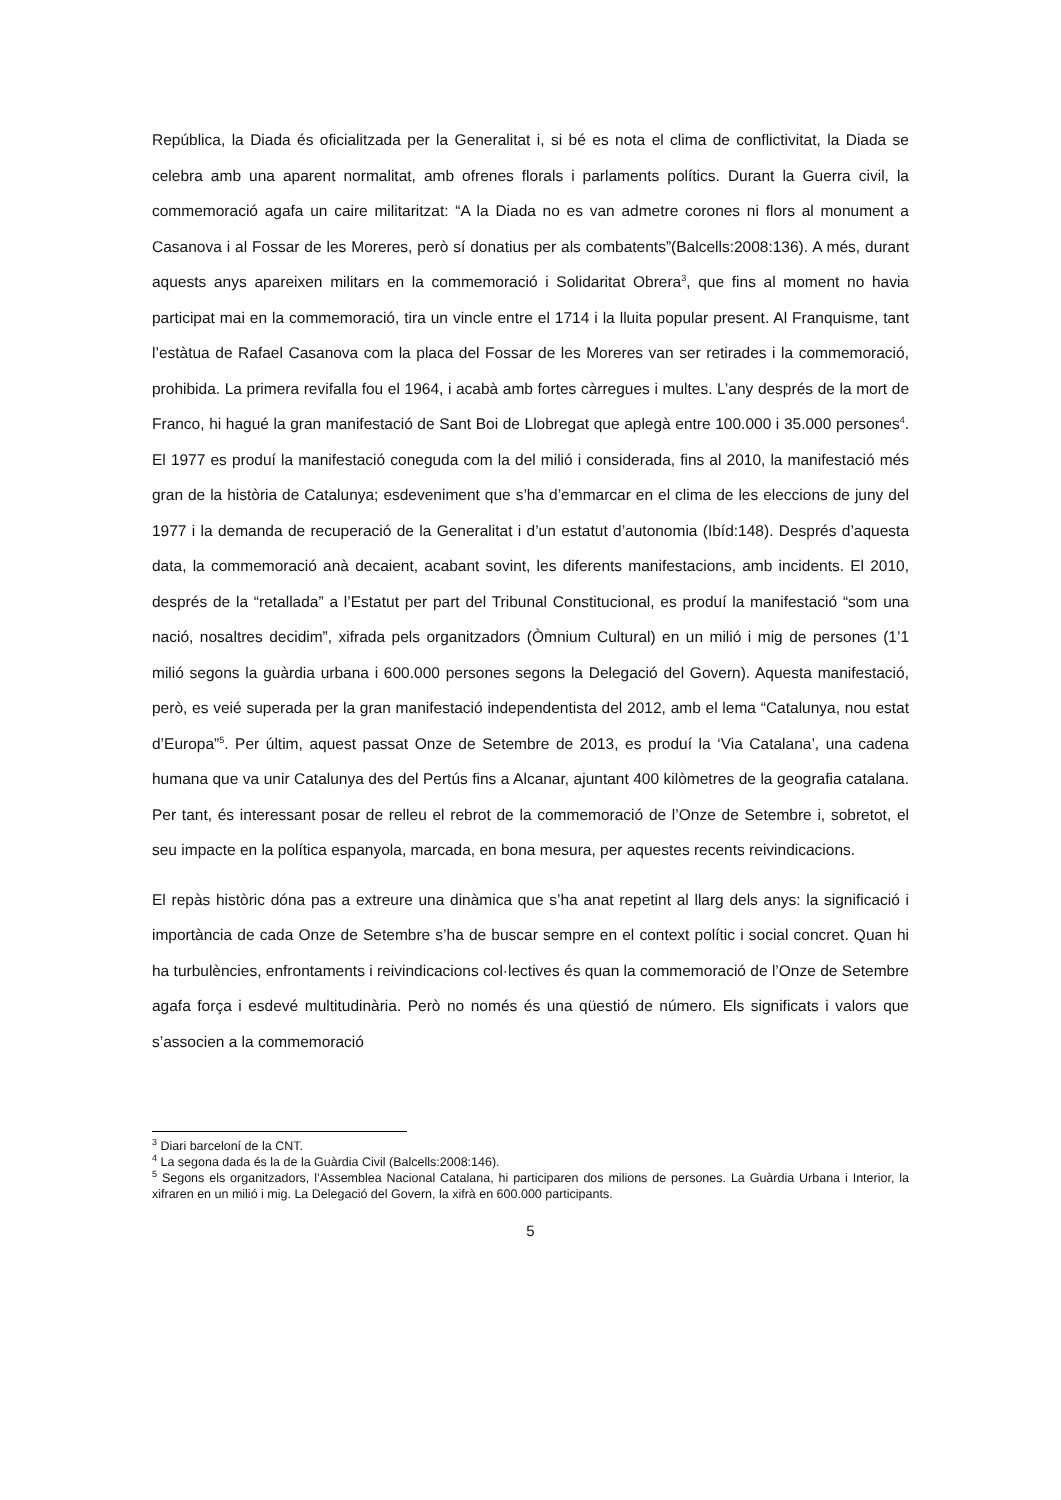República, la Diada és oficialitzada per la Generalitat i, si bé es nota el clima de conflictivitat, la Diada se celebra amb una aparent normalitat, amb ofrenes florals i parlaments polítics. Durant la Guerra civil, la commemoració agafa un caire militaritzat: “A la Diada no es van admetre corones ni flors al monument a Casanova i al Fossar de les Moreres, però sí donatius per als combatents”(Balcells:2008:136). A més, durant aquests anys apareixen militars en la commemoració i Solidaritat Obrera<sup>3</sup>, que fins al moment no havia participat mai en la commemoració, tira un vincle entre el 1714 i la lluita popular present. Al Franquisme, tant l’estàtua de Rafael Casanova com la placa del Fossar de les Moreres van ser retirades i la commemoració, prohibida. La primera revifalla fou el 1964, i acabà amb fortes càrregues i multes. L’any després de la mort de Franco, hi hagué la gran manifestació de Sant Boi de Llobregat que aplegà entre 100.000 i 35.000 persones<sup>4</sup>. El 1977 es produí la manifestació coneguda com la del milió i considerada, fins al 2010, la manifestació més gran de la història de Catalunya; esdeveniment que s’ha d’emmarcar en el clima de les eleccions de juny del 1977 i la demanda de recuperació de la Generalitat i d’un estatut d’autonomia (Ibíd:148). Després d’aquesta data, la commemoració anà decaient, acabant sovint, les diferents manifestacions, amb incidents. El 2010, després de la “retallada” a l’Estatut per part del Tribunal Constitucional, es produí la manifestació “som una nació, nosaltres decidim”, xifrada pels organitzadors (Òmnium Cultural) en un milió i mig de persones (1’1 milió segons la guàrdia urbana i 600.000 persones segons la Delegació del Govern). Aquesta manifestació, però, es veié superada per la gran manifestació independentista del 2012, amb el lema “Catalunya, nou estat d’Europa”<sup>5</sup>. Per últim, aquest passat Onze de Setembre de 2013, es produí la ‘Via Catalana’, una cadena humana que va unir Catalunya des del Pertús fins a Alcanar, ajuntant 400 kilòmetres de la geografia catalana. Per tant, és interessant posar de relleu el rebrot de la commemoració de l’Onze de Setembre i, sobretot, el seu impacte en la política espanyola, marcada, en bona mesura, per aquestes recents reivindicacions.
El repàs històric dóna pas a extreure una dinàmica que s’ha anat repetint al llarg dels anys: la significació i importància de cada Onze de Setembre s’ha de buscar sempre en el context polític i social concret. Quan hi ha turbulències, enfrontaments i reivindicacions col·lectives és quan la commemoració de l’Onze de Setembre agafa força i esdevé multitudinària. Però no només és una qüestió de número. Els significats i valors que s’associen a la commemoració
<sup>3</sup> Diari barceloní de la CNT.
<sup>4</sup> La segona dada és la de la Guàrdia Civil (Balcells:2008:146).
<sup>5</sup> Segons els organitzadors, l’Assemblea Nacional Catalana, hi participaren dos milions de persones. La Guàrdia Urbana i Interior, la xifraren en un milió i mig. La Delegació del Govern, la xifrà en 600.000 participants.
5